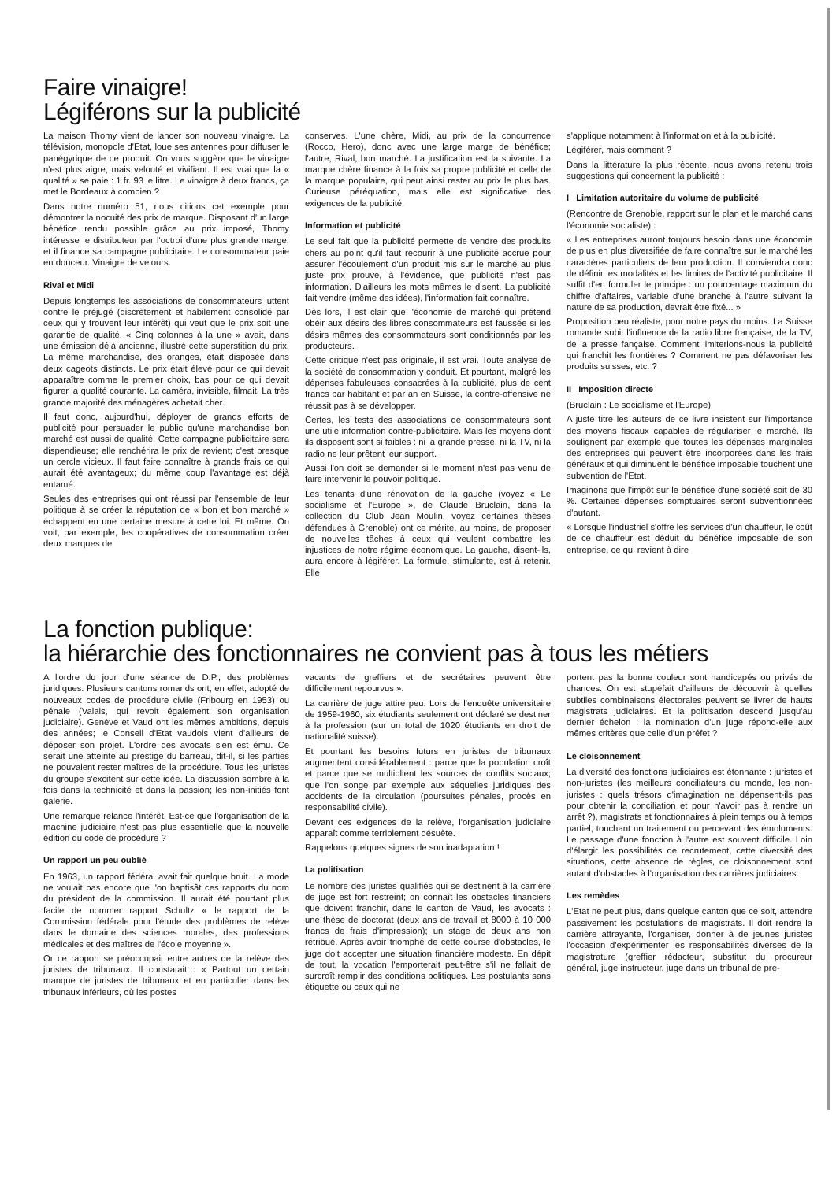Faire vinaigre!
Légiférons sur la publicité
La maison Thomy vient de lancer son nouveau vinaigre. La télévision, monopole d'Etat, loue ses antennes pour diffuser le panégyrique de ce produit. On vous suggère que le vinaigre n'est plus aigre, mais velouté et vivifiant. Il est vrai que la « qualité » se paie : 1 fr. 93 le litre. Le vinaigre à deux francs, ça met le Bordeaux à combien ?
Dans notre numéro 51, nous citions cet exemple pour démontrer la nocuité des prix de marque. Disposant d'un large bénéfice rendu possible grâce au prix imposé, Thomy intéresse le distributeur par l'octroi d'une plus grande marge; et il finance sa campagne publicitaire. Le consommateur paie en douceur. Vinaigre de velours.
Rival et Midi
Depuis longtemps les associations de consommateurs luttent contre le préjugé (discrètement et habilement consolidé par ceux qui y trouvent leur intérêt) qui veut que le prix soit une garantie de qualité. « Cinq colonnes à la une » avait, dans une émission déjà ancienne, illustré cette superstition du prix. La même marchandise, des oranges, était disposée dans deux cageots distincts. Le prix était élevé pour ce qui devait apparaître comme le premier choix, bas pour ce qui devait figurer la qualité courante. La caméra, invisible, filmait. La très grande majorité des ménagères achetait cher.
Il faut donc, aujourd'hui, déployer de grands efforts de publicité pour persuader le public qu'une marchandise bon marché est aussi de qualité. Cette campagne publicitaire sera dispendieuse; elle renchérira le prix de revient; c'est presque un cercle vicieux. Il faut faire connaître à grands frais ce qui aurait été avantageux; du même coup l'avantage est déjà entamé.
Seules des entreprises qui ont réussi par l'ensemble de leur politique à se créer la réputation de « bon et bon marché » échappent en une certaine mesure à cette loi. Et même. On voit, par exemple, les coopératives de consommation créer deux marques de
conserves. L'une chère, Midi, au prix de la concurrence (Rocco, Hero), donc avec une large marge de bénéfice; l'autre, Rival, bon marché. La justification est la suivante. La marque chère finance à la fois sa propre publicité et celle de la marque populaire, qui peut ainsi rester au prix le plus bas. Curieuse péréquation, mais elle est significative des exigences de la publicité.
Information et publicité
Le seul fait que la publicité permette de vendre des produits chers au point qu'il faut recourir à une publicité accrue pour assurer l'écoulement d'un produit mis sur le marché au plus juste prix prouve, à l'évidence, que publicité n'est pas information. D'ailleurs les mots mêmes le disent. La publicité fait vendre (même des idées), l'information fait connaître.
Dès lors, il est clair que l'économie de marché qui prétend obéir aux désirs des libres consommateurs est faussée si les désirs mêmes des consommateurs sont conditionnés par les producteurs.
Cette critique n'est pas originale, il est vrai. Toute analyse de la société de consommation y conduit. Et pourtant, malgré les dépenses fabuleuses consacrées à la publicité, plus de cent francs par habitant et par an en Suisse, la contre-offensive ne réussit pas à se développer.
Certes, les tests des associations de consommateurs sont une utile information contre-publicitaire. Mais les moyens dont ils disposent sont si faibles : ni la grande presse, ni la TV, ni la radio ne leur prêtent leur support.
Aussi l'on doit se demander si le moment n'est pas venu de faire intervenir le pouvoir politique.
Les tenants d'une rénovation de la gauche (voyez « Le socialisme et l'Europe », de Claude Bruclain, dans la collection du Club Jean Moulin, voyez certaines thèses défendues à Grenoble) ont ce mérite, au moins, de proposer de nouvelles tâches à ceux qui veulent combattre les injustices de notre régime économique. La gauche, disent-ils, aura encore à légiférer. La formule, stimulante, est à retenir. Elle
s'applique notamment à l'information et à la publicité.
Légiférer, mais comment ?
Dans la littérature la plus récente, nous avons retenu trois suggestions qui concernent la publicité :
I Limitation autoritaire du volume de publicité
(Rencontre de Grenoble, rapport sur le plan et le marché dans l'économie socialiste) :
« Les entreprises auront toujours besoin dans une économie de plus en plus diversifiée de faire connaître sur le marché les caractères particuliers de leur production. Il conviendra donc de définir les modalités et les limites de l'activité publicitaire. Il suffit d'en formuler le principe : un pourcentage maximum du chiffre d'affaires, variable d'une branche à l'autre suivant la nature de sa production, devrait être fixé... »
Proposition peu réaliste, pour notre pays du moins. La Suisse romande subit l'influence de la radio libre française, de la TV, de la presse fançaise. Comment limiterions-nous la publicité qui franchit les frontières ? Comment ne pas défavoriser les produits suisses, etc. ?
II Imposition directe
(Bruclain : Le socialisme et l'Europe)
A juste titre les auteurs de ce livre insistent sur l'importance des moyens fiscaux capables de régulariser le marché. Ils soulignent par exemple que toutes les dépenses marginales des entreprises qui peuvent être incorporées dans les frais généraux et qui diminuent le bénéfice imposable touchent une subvention de l'Etat.
Imaginons que l'impôt sur le bénéfice d'une société soit de 30 %. Certaines dépenses somptuaires seront subventionnées d'autant.
« Lorsque l'industriel s'offre les services d'un chauffeur, le coût de ce chauffeur est déduit du bénéfice imposable de son entreprise, ce qui revient à dire
La fonction publique:
la hiérarchie des fonctionnaires ne convient pas à tous les métiers
A l'ordre du jour d'une séance de D.P., des problèmes juridiques. Plusieurs cantons romands ont, en effet, adopté de nouveaux codes de procédure civile (Fribourg en 1953) ou pénale (Valais, qui revoit également son organisation judiciaire). Genève et Vaud ont les mêmes ambitions, depuis des années; le Conseil d'Etat vaudois vient d'ailleurs de déposer son projet. L'ordre des avocats s'en est ému. Ce serait une atteinte au prestige du barreau, dit-il, si les parties ne pouvaient rester maîtres de la procédure. Tous les juristes du groupe s'excitent sur cette idée. La discussion sombre à la fois dans la technicité et dans la passion; les non-initiés font galerie.
Une remarque relance l'intérêt. Est-ce que l'organisation de la machine judiciaire n'est pas plus essentielle que la nouvelle édition du code de procédure ?
Un rapport un peu oublié
En 1963, un rapport fédéral avait fait quelque bruit. La mode ne voulait pas encore que l'on baptisât ces rapports du nom du président de la commission. Il aurait été pourtant plus facile de nommer rapport Schultz « le rapport de la Commission fédérale pour l'étude des problèmes de relève dans le domaine des sciences morales, des professions médicales et des maîtres de l'école moyenne ».
Or ce rapport se préoccupait entre autres de la relève des juristes de tribunaux. Il constatait : « Partout un certain manque de juristes de tribunaux et en particulier dans les tribunaux inférieurs, où les postes
vacants de greffiers et de secrétaires peuvent être difficilement repourvus ».
La carrière de juge attire peu. Lors de l'enquête universitaire de 1959-1960, six étudiants seulement ont déclaré se destiner à la profession (sur un total de 1020 étudiants en droit de nationalité suisse).
Et pourtant les besoins futurs en juristes de tribunaux augmentent considérablement : parce que la population croît et parce que se multiplient les sources de conflits sociaux; que l'on songe par exemple aux séquelles juridiques des accidents de la circulation (poursuites pénales, procès en responsabilité civile).
Devant ces exigences de la relève, l'organisation judiciaire apparaît comme terriblement désuète.
Rappelons quelques signes de son inadaptation !
La politisation
Le nombre des juristes qualifiés qui se destinent à la carrière de juge est fort restreint; on connaît les obstacles financiers que doivent franchir, dans le canton de Vaud, les avocats : une thèse de doctorat (deux ans de travail et 8000 à 10 000 francs de frais d'impression); un stage de deux ans non rétribué. Après avoir triomphé de cette course d'obstacles, le juge doit accepter une situation financière modeste. En dépit de tout, la vocation l'emporterait peut-être s'il ne fallait de surcroît remplir des conditions politiques. Les postulants sans étiquette ou ceux qui ne
portent pas la bonne couleur sont handicapés ou privés de chances. On est stupéfait d'ailleurs de découvrir à quelles subtiles combinaisons électorales peuvent se livrer de hauts magistrats judiciaires. Et la politisation descend jusqu'au dernier échelon : la nomination d'un juge répond-elle aux mêmes critères que celle d'un préfet ?
Le cloisonnement
La diversité des fonctions judiciaires est étonnante : juristes et non-juristes (les meilleurs conciliateurs du monde, les non-juristes : quels trésors d'imagination ne dépensent-ils pas pour obtenir la conciliation et pour n'avoir pas à rendre un arrêt ?), magistrats et fonctionnaires à plein temps ou à temps partiel, touchant un traitement ou percevant des émoluments. Le passage d'une fonction à l'autre est souvent difficile. Loin d'élargir les possibilités de recrutement, cette diversité des situations, cette absence de règles, ce cloisonnement sont autant d'obstacles à l'organisation des carrières judiciaires.
Les remèdes
L'Etat ne peut plus, dans quelque canton que ce soit, attendre passivement les postulations de magistrats. Il doit rendre la carrière attrayante, l'organiser, donner à de jeunes juristes l'occasion d'expérimenter les responsabilités diverses de la magistrature (greffier rédacteur, substitut du procureur général, juge instructeur, juge dans un tribunal de pre-